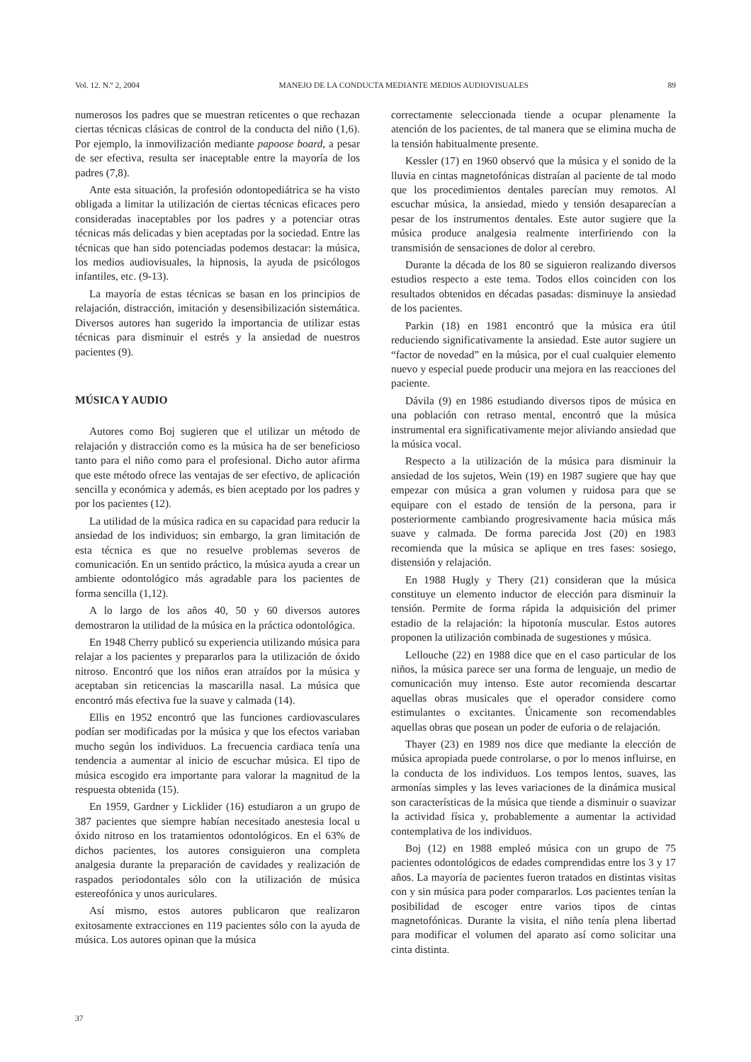Vol. 12. N.º 2, 2004 MANEJO DE LA CONDUCTA MEDIANTE MEDIOS AUDIOVISUALES 89
numerosos los padres que se muestran reticentes o que rechazan ciertas técnicas clásicas de control de la conducta del niño (1,6). Por ejemplo, la inmovilización mediante papoose board, a pesar de ser efectiva, resulta ser inaceptable entre la mayoría de los padres (7,8).
Ante esta situación, la profesión odontopediátrica se ha visto obligada a limitar la utilización de ciertas técnicas eficaces pero consideradas inaceptables por los padres y a potenciar otras técnicas más delicadas y bien aceptadas por la sociedad. Entre las técnicas que han sido potenciadas podemos destacar: la música, los medios audiovisuales, la hipnosis, la ayuda de psicólogos infantiles, etc. (9-13).
La mayoría de estas técnicas se basan en los principios de relajación, distracción, imitación y desensibilización sistemática. Diversos autores han sugerido la importancia de utilizar estas técnicas para disminuir el estrés y la ansiedad de nuestros pacientes (9).
MÚSICA Y AUDIO
Autores como Boj sugieren que el utilizar un método de relajación y distracción como es la música ha de ser beneficioso tanto para el niño como para el profesional. Dicho autor afirma que este método ofrece las ventajas de ser efectivo, de aplicación sencilla y económica y además, es bien aceptado por los padres y por los pacientes (12).
La utilidad de la música radica en su capacidad para reducir la ansiedad de los individuos; sin embargo, la gran limitación de esta técnica es que no resuelve problemas severos de comunicación. En un sentido práctico, la música ayuda a crear un ambiente odontológico más agradable para los pacientes de forma sencilla (1,12).
A lo largo de los años 40, 50 y 60 diversos autores demostraron la utilidad de la música en la práctica odontológica.
En 1948 Cherry publicó su experiencia utilizando música para relajar a los pacientes y prepararlos para la utilización de óxido nitroso. Encontró que los niños eran atraídos por la música y aceptaban sin reticencias la mascarilla nasal. La música que encontró más efectiva fue la suave y calmada (14).
Ellis en 1952 encontró que las funciones cardiovasculares podían ser modificadas por la música y que los efectos variaban mucho según los individuos. La frecuencia cardiaca tenía una tendencia a aumentar al inicio de escuchar música. El tipo de música escogido era importante para valorar la magnitud de la respuesta obtenida (15).
En 1959, Gardner y Licklider (16) estudiaron a un grupo de 387 pacientes que siempre habían necesitado anestesia local u óxido nitroso en los tratamientos odontológicos. En el 63% de dichos pacientes, los autores consiguieron una completa analgesia durante la preparación de cavidades y realización de raspados periodontales sólo con la utilización de música estereofónica y unos auriculares.
Así mismo, estos autores publicaron que realizaron exitosamente extracciones en 119 pacientes sólo con la ayuda de música. Los autores opinan que la música
correctamente seleccionada tiende a ocupar plenamente la atención de los pacientes, de tal manera que se elimina mucha de la tensión habitualmente presente.
Kessler (17) en 1960 observó que la música y el sonido de la lluvia en cintas magnetofónicas distraían al paciente de tal modo que los procedimientos dentales parecían muy remotos. Al escuchar música, la ansiedad, miedo y tensión desaparecían a pesar de los instrumentos dentales. Este autor sugiere que la música produce analgesia realmente interfiriendo con la transmisión de sensaciones de dolor al cerebro.
Durante la década de los 80 se siguieron realizando diversos estudios respecto a este tema. Todos ellos coinciden con los resultados obtenidos en décadas pasadas: disminuye la ansiedad de los pacientes.
Parkin (18) en 1981 encontró que la música era útil reduciendo significativamente la ansiedad. Este autor sugiere un “factor de novedad” en la música, por el cual cualquier elemento nuevo y especial puede producir una mejora en las reacciones del paciente.
Dávila (9) en 1986 estudiando diversos tipos de música en una población con retraso mental, encontró que la música instrumental era significativamente mejor aliviando ansiedad que la música vocal.
Respecto a la utilización de la música para disminuir la ansiedad de los sujetos, Wein (19) en 1987 sugiere que hay que empezar con música a gran volumen y ruidosa para que se equipare con el estado de tensión de la persona, para ir posteriormente cambiando progresivamente hacia música más suave y calmada. De forma parecida Jost (20) en 1983 recomienda que la música se aplique en tres fases: sosiego, distensión y relajación.
En 1988 Hugly y Thery (21) consideran que la música constituye un elemento inductor de elección para disminuir la tensión. Permite de forma rápida la adquisición del primer estadio de la relajación: la hipotonía muscular. Estos autores proponen la utilización combinada de sugestiones y música.
Lellouche (22) en 1988 dice que en el caso particular de los niños, la música parece ser una forma de lenguaje, un medio de comunicación muy intenso. Este autor recomienda descartar aquellas obras musicales que el operador considere como estimulantes o excitantes. Únicamente son recomendables aquellas obras que posean un poder de euforia o de relajación.
Thayer (23) en 1989 nos dice que mediante la elección de música apropiada puede controlarse, o por lo menos influirse, en la conducta de los individuos. Los tempos lentos, suaves, las armonías simples y las leves variaciones de la dinámica musical son características de la música que tiende a disminuir o suavizar la actividad física y, probablemente a aumentar la actividad contemplativa de los individuos.
Boj (12) en 1988 empleó música con un grupo de 75 pacientes odontológicos de edades comprendidas entre los 3 y 17 años. La mayoría de pacientes fueron tratados en distintas visitas con y sin música para poder compararlos. Los pacientes tenían la posibilidad de escoger entre varios tipos de cintas magnetofónicas. Durante la visita, el niño tenía plena libertad para modificar el volumen del aparato así como solicitar una cinta distinta.
37